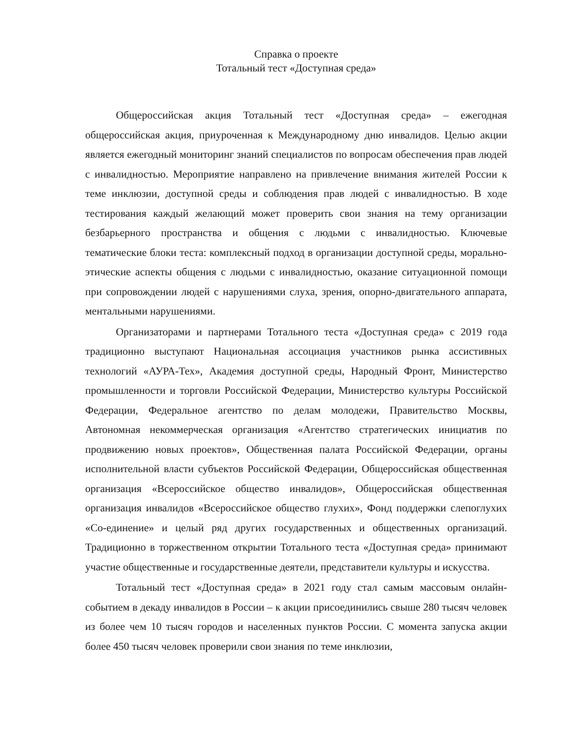Справка о проекте
Тотальный тест «Доступная среда»
Общероссийская акция Тотальный тест «Доступная среда» – ежегодная общероссийская акция, приуроченная к Международному дню инвалидов. Целью акции является ежегодный мониторинг знаний специалистов по вопросам обеспечения прав людей с инвалидностью. Мероприятие направлено на привлечение внимания жителей России к теме инклюзии, доступной среды и соблюдения прав людей с инвалидностью. В ходе тестирования каждый желающий может проверить свои знания на тему организации безбарьерного пространства и общения с людьми с инвалидностью. Ключевые тематические блоки теста: комплексный подход в организации доступной среды, морально-этические аспекты общения с людьми с инвалидностью, оказание ситуационной помощи при сопровождении людей с нарушениями слуха, зрения, опорно-двигательного аппарата, ментальными нарушениями.
Организаторами и партнерами Тотального теста «Доступная среда» с 2019 года традиционно выступают Национальная ассоциация участников рынка ассистивных технологий «АУРА-Тех», Академия доступной среды, Народный Фронт, Министерство промышленности и торговли Российской Федерации, Министерство культуры Российской Федерации, Федеральное агентство по делам молодежи, Правительство Москвы, Автономная некоммерческая организация «Агентство стратегических инициатив по продвижению новых проектов», Общественная палата Российской Федерации, органы исполнительной власти субъектов Российской Федерации, Общероссийская общественная организация «Всероссийское общество инвалидов», Общероссийская общественная организация инвалидов «Всероссийское общество глухих», Фонд поддержки слепоглухих «Со-единение» и целый ряд других государственных и общественных организаций. Традиционно в торжественном открытии Тотального теста «Доступная среда» принимают участие общественные и государственные деятели, представители культуры и искусства.
Тотальный тест «Доступная среда» в 2021 году стал самым массовым онлайн-событием в декаду инвалидов в России – к акции присоединились свыше 280 тысяч человек из более чем 10 тысяч городов и населенных пунктов России. С момента запуска акции более 450 тысяч человек проверили свои знания по теме инклюзии,